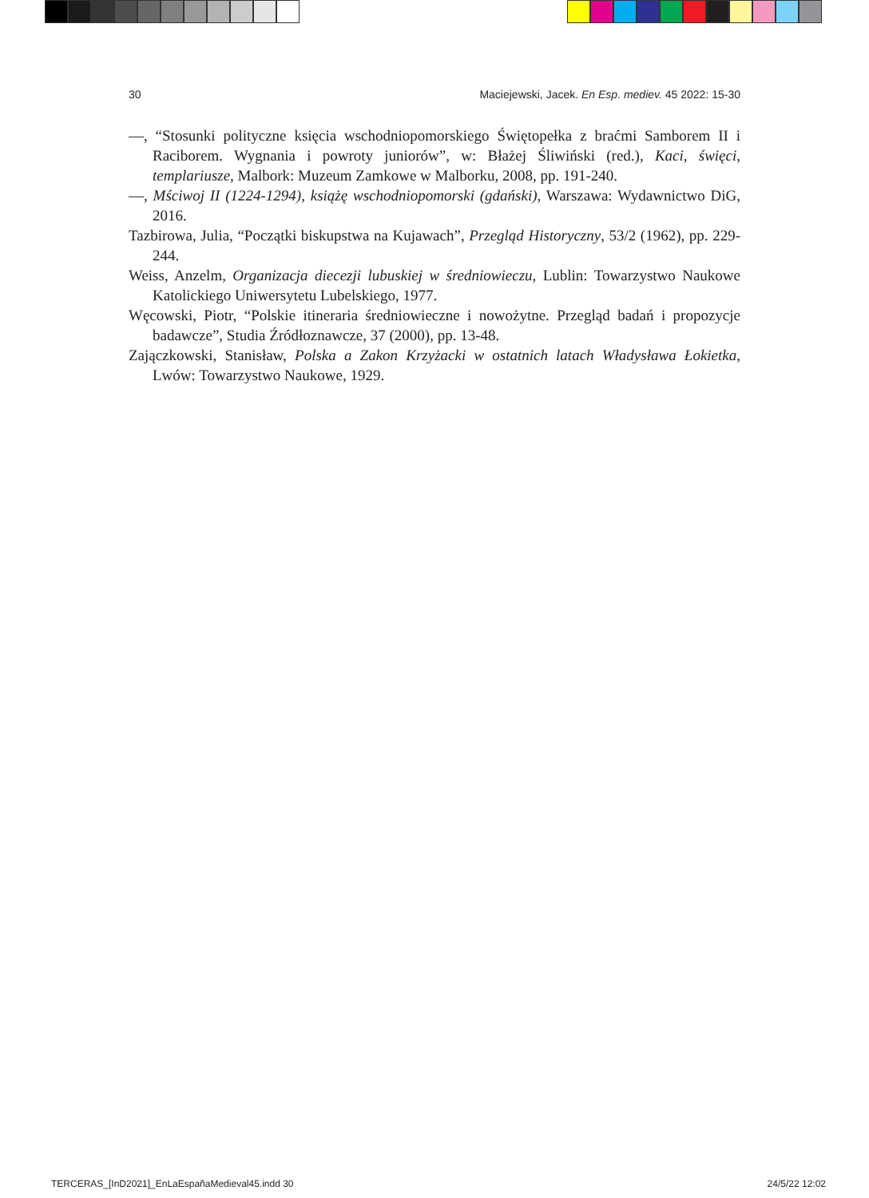30 Maciejewski, Jacek. En Esp. mediev. 45 2022: 15-30
—, “Stosunki polityczne księcia wschodniopomorskiego Świętopełka z braćmi Samborem II i Raciborem. Wygnania i powroty juniorów”, w: Błażej Śliwiński (red.), Kaci, święci, templariusze, Malbork: Muzeum Zamkowe w Malborku, 2008, pp. 191-240.
—, Mściwoj II (1224-1294), książę wschodniopomorski (gdański), Warszawa: Wydawnictwo DiG, 2016.
Tazbirowa, Julia, “Początki biskupstwa na Kujawach”, Przegląd Historyczny, 53/2 (1962), pp. 229-244.
Weiss, Anzelm, Organizacja diecezji lubuskiej w średniowieczu, Lublin: Towarzystwo Naukowe Katolickiego Uniwersytetu Lubelskiego, 1977.
Węcowski, Piotr, “Polskie itineraria średniowieczne i nowożytne. Przegląd badań i propozycje badawcze”, Studia Źródłoznawcze, 37 (2000), pp. 13-48.
Zajączkowski, Stanisław, Polska a Zakon Krzyżacki w ostatnich latach Władysława Łokietka, Lwów: Towarzystwo Naukowe, 1929.
TERCERAS_[InD2021]_EnLaEspañaMedieval45.indd 30 24/5/22 12:02